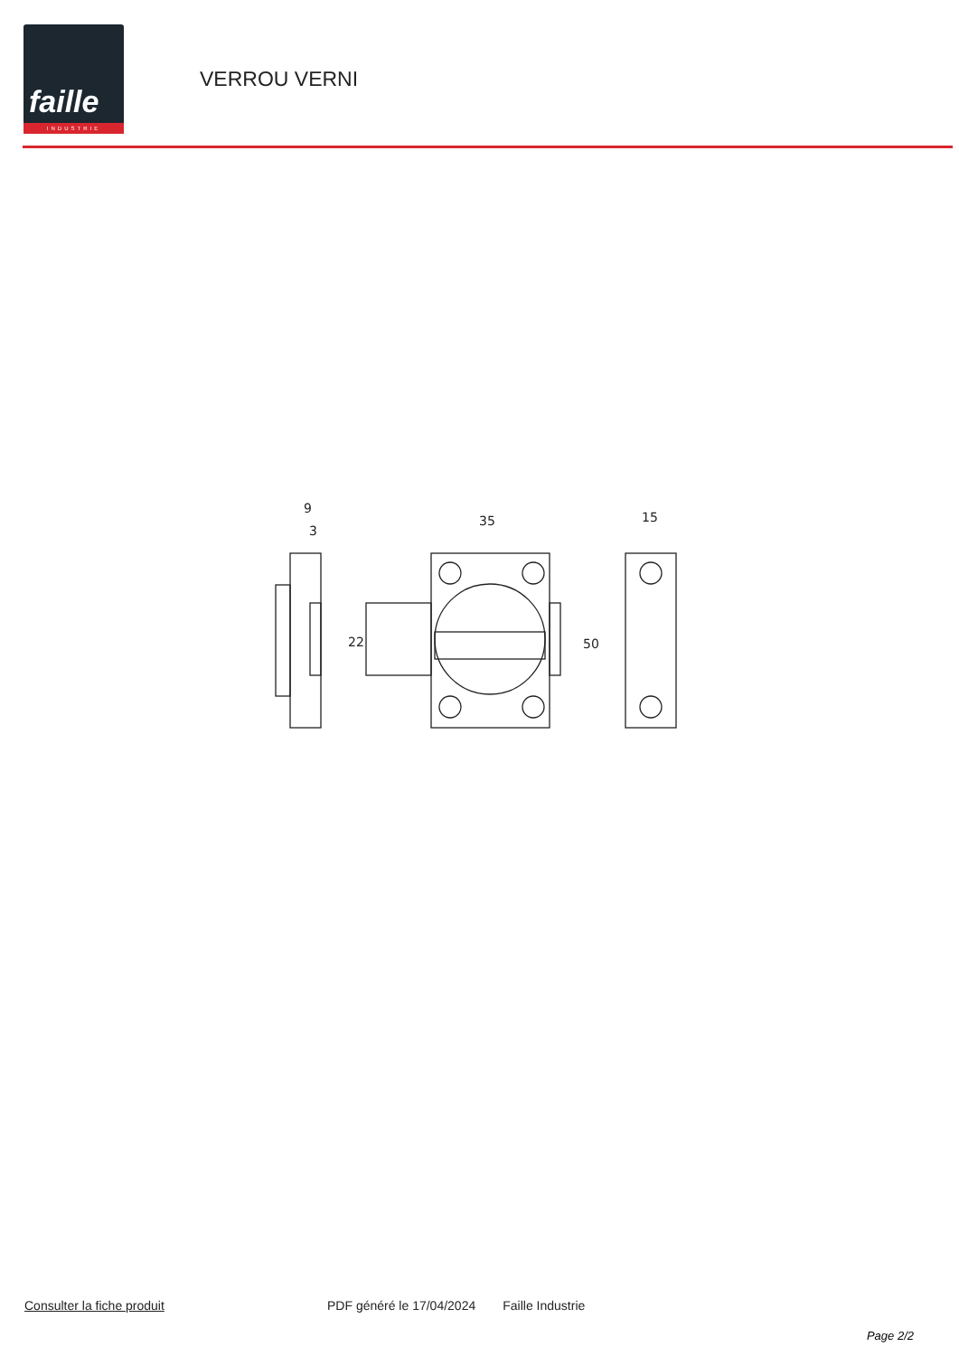faille
INDUSTRIE
VERROU VERNI
9
3
35
15
22
50
Consulter la fiche produit PDF généré le 17/04/2024 Faille Industrie
Page 2/2